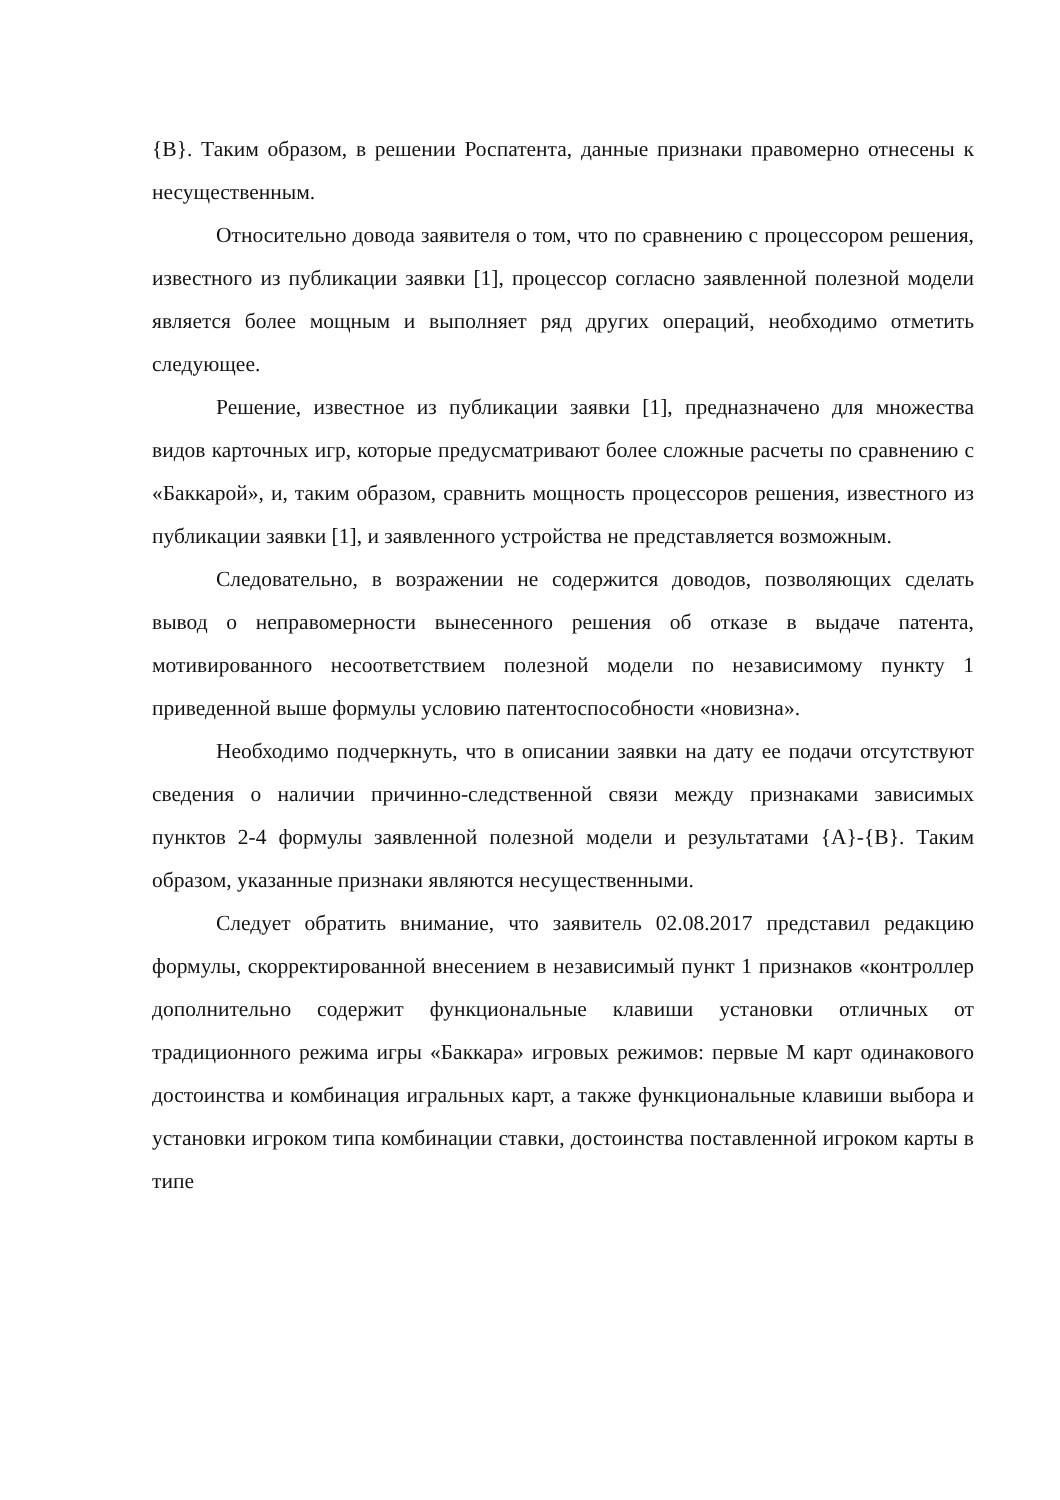{В}. Таким образом, в решении Роспатента, данные признаки правомерно отнесены к несущественным.
Относительно довода заявителя о том, что по сравнению с процессором решения, известного из публикации заявки [1], процессор согласно заявленной полезной модели является более мощным и выполняет ряд других операций, необходимо отметить следующее.
Решение, известное из публикации заявки [1], предназначено для множества видов карточных игр, которые предусматривают более сложные расчеты по сравнению с «Баккарой», и, таким образом, сравнить мощность процессоров решения, известного из публикации заявки [1], и заявленного устройства не представляется возможным.
Следовательно, в возражении не содержится доводов, позволяющих сделать вывод о неправомерности вынесенного решения об отказе в выдаче патента, мотивированного несоответствием полезной модели по независимому пункту 1 приведенной выше формулы условию патентоспособности «новизна».
Необходимо подчеркнуть, что в описании заявки на дату ее подачи отсутствуют сведения о наличии причинно-следственной связи между признаками зависимых пунктов 2-4 формулы заявленной полезной модели и результатами {А}-{В}. Таким образом, указанные признаки являются несущественными.
Следует обратить внимание, что заявитель 02.08.2017 представил редакцию формулы, скорректированной внесением в независимый пункт 1 признаков «контроллер дополнительно содержит функциональные клавиши установки отличных от традиционного режима игры «Баккара» игровых режимов: первые M карт одинакового достоинства и комбинация игральных карт, а также функциональные клавиши выбора и установки игроком типа комбинации ставки, достоинства поставленной игроком карты в типе